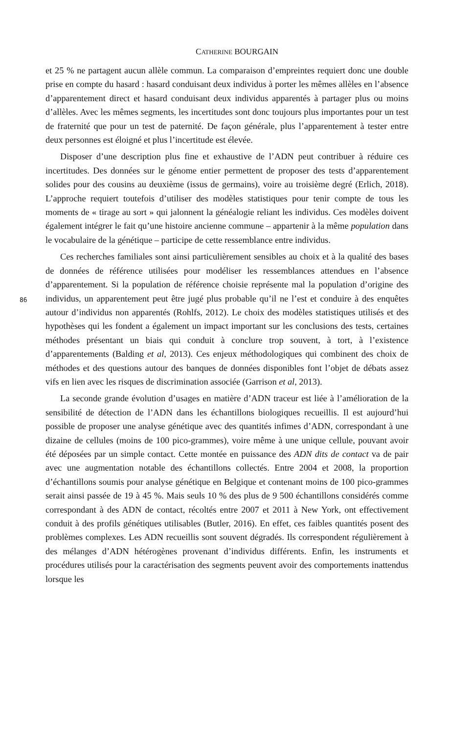CATHERINE BOURGAIN
et 25 % ne partagent aucun allèle commun. La comparaison d’empreintes requiert donc une double prise en compte du hasard : hasard conduisant deux individus à porter les mêmes allèles en l’absence d’apparentement direct et hasard conduisant deux individus apparentés à partager plus ou moins d’allèles. Avec les mêmes segments, les incertitudes sont donc toujours plus importantes pour un test de fraternité que pour un test de paternité. De façon générale, plus l’apparentement à tester entre deux personnes est éloigné et plus l’incertitude est élevée.
Disposer d’une description plus fine et exhaustive de l’ADN peut contribuer à réduire ces incertitudes. Des données sur le génome entier permettent de proposer des tests d’apparentement solides pour des cousins au deuxième (issus de germains), voire au troisième degré (Erlich, 2018). L’approche requiert toutefois d’utiliser des modèles statistiques pour tenir compte de tous les moments de « tirage au sort » qui jalonnent la généalogie reliant les individus. Ces modèles doivent également intégrer le fait qu’une histoire ancienne commune – appartenir à la même population dans le vocabulaire de la génétique – participe de cette ressemblance entre individus.
86
Ces recherches familiales sont ainsi particulièrement sensibles au choix et à la qualité des bases de données de référence utilisées pour modéliser les ressemblances attendues en l’absence d’apparentement. Si la population de référence choisie représente mal la population d’origine des individus, un apparentement peut être jugé plus probable qu’il ne l’est et conduire à des enquêtes autour d’individus non apparentés (Rohlfs, 2012). Le choix des modèles statistiques utilisés et des hypothèses qui les fondent a également un impact important sur les conclusions des tests, certaines méthodes présentant un biais qui conduit à conclure trop souvent, à tort, à l’existence d’apparentements (Balding et al, 2013). Ces enjeux méthodologiques qui combinent des choix de méthodes et des questions autour des banques de données disponibles font l’objet de débats assez vifs en lien avec les risques de discrimination associée (Garrison et al, 2013).
La seconde grande évolution d’usages en matière d’ADN traceur est liée à l’amélioration de la sensibilité de détection de l’ADN dans les échantillons biologiques recueillis. Il est aujourd’hui possible de proposer une analyse génétique avec des quantités infimes d’ADN, correspondant à une dizaine de cellules (moins de 100 pico-grammes), voire même à une unique cellule, pouvant avoir été déposées par un simple contact. Cette montée en puissance des ADN dits de contact va de pair avec une augmentation notable des échantillons collectés. Entre 2004 et 2008, la proportion d’échantillons soumis pour analyse génétique en Belgique et contenant moins de 100 pico-grammes serait ainsi passée de 19 à 45 %. Mais seuls 10 % des plus de 9 500 échantillons considérés comme correspondant à des ADN de contact, récoltés entre 2007 et 2011 à New York, ont effectivement conduit à des profils génétiques utilisables (Butler, 2016). En effet, ces faibles quantités posent des problèmes complexes. Les ADN recueillis sont souvent dégradés. Ils correspondent régulièrement à des mélanges d’ADN hétérogènes provenant d’individus différents. Enfin, les instruments et procédures utilisés pour la caractérisation des segments peuvent avoir des comportements inattendus lorsque les